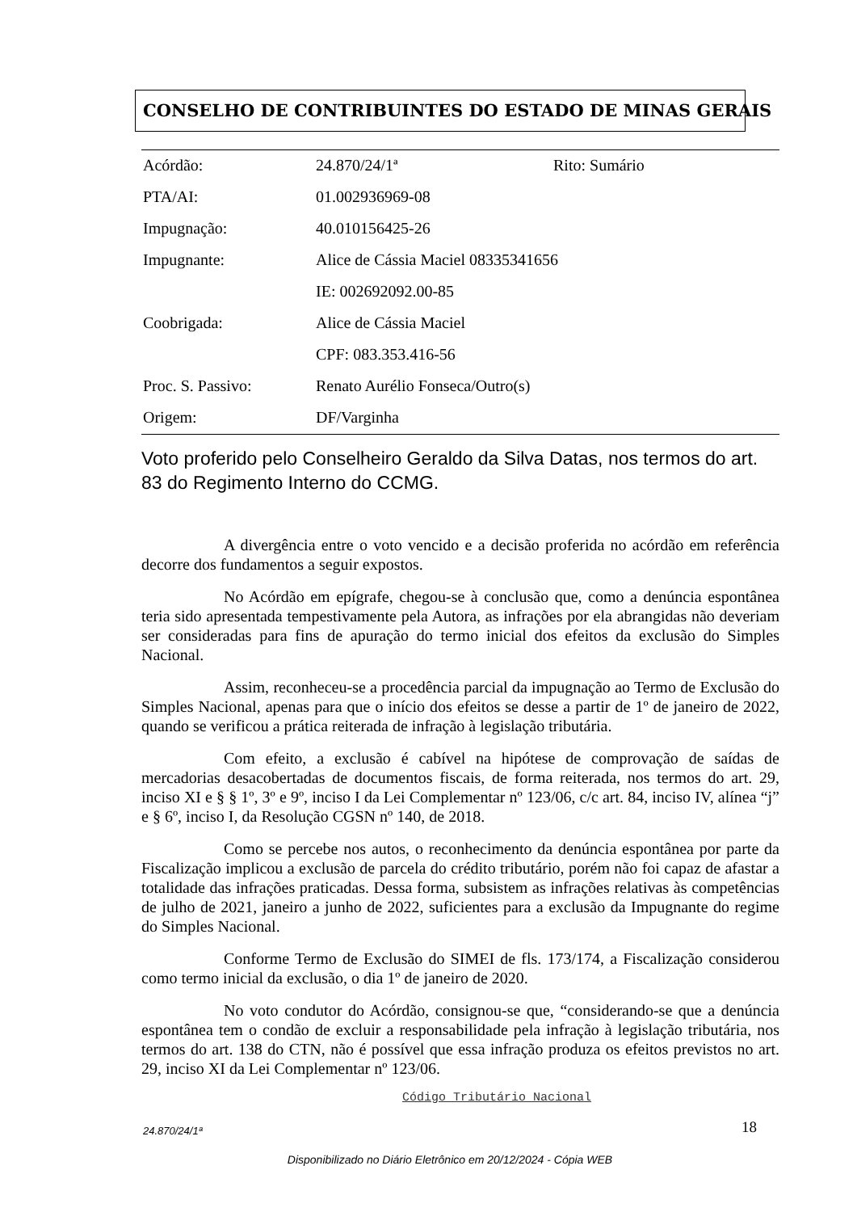CONSELHO DE CONTRIBUINTES DO ESTADO DE MINAS GERAIS
| Acórdão: | 24.870/24/1ª | Rito: Sumário |
| PTA/AI: | 01.002936969-08 | |
| Impugnação: | 40.010156425-26 | |
| Impugnante: | Alice de Cássia Maciel 08335341656 | |
| | IE: 002692092.00-85 | |
| Coobrigada: | Alice de Cássia Maciel | |
| | CPF: 083.353.416-56 | |
| Proc. S. Passivo: | Renato Aurélio Fonseca/Outro(s) | |
| Origem: | DF/Varginha | |
Voto proferido pelo Conselheiro Geraldo da Silva Datas, nos termos do art. 83 do Regimento Interno do CCMG.
A divergência entre o voto vencido e a decisão proferida no acórdão em referência decorre dos fundamentos a seguir expostos.
No Acórdão em epígrafe, chegou-se à conclusão que, como a denúncia espontânea teria sido apresentada tempestivamente pela Autora, as infrações por ela abrangidas não deveriam ser consideradas para fins de apuração do termo inicial dos efeitos da exclusão do Simples Nacional.
Assim, reconheceu-se a procedência parcial da impugnação ao Termo de Exclusão do Simples Nacional, apenas para que o início dos efeitos se desse a partir de 1º de janeiro de 2022, quando se verificou a prática reiterada de infração à legislação tributária.
Com efeito, a exclusão é cabível na hipótese de comprovação de saídas de mercadorias desacobertadas de documentos fiscais, de forma reiterada, nos termos do art. 29, inciso XI e § § 1º, 3º e 9º, inciso I da Lei Complementar nº 123/06, c/c art. 84, inciso IV, alínea “j” e § 6º, inciso I, da Resolução CGSN nº 140, de 2018.
Como se percebe nos autos, o reconhecimento da denúncia espontânea por parte da Fiscalização implicou a exclusão de parcela do crédito tributário, porém não foi capaz de afastar a totalidade das infrações praticadas. Dessa forma, subsistem as infrações relativas às competências de julho de 2021, janeiro a junho de 2022, suficientes para a exclusão da Impugnante do regime do Simples Nacional.
Conforme Termo de Exclusão do SIMEI de fls. 173/174, a Fiscalização considerou como termo inicial da exclusão, o dia 1º de janeiro de 2020.
No voto condutor do Acórdão, consignou-se que, “considerando-se que a denúncia espontânea tem o condão de excluir a responsabilidade pela infração à legislação tributária, nos termos do art. 138 do CTN, não é possível que essa infração produza os efeitos previstos no art. 29, inciso XI da Lei Complementar nº 123/06.
Código Tributário Nacional
24.870/24/1ª 18
Disponibilizado no Diário Eletrônico em 20/12/2024 - Cópia WEB